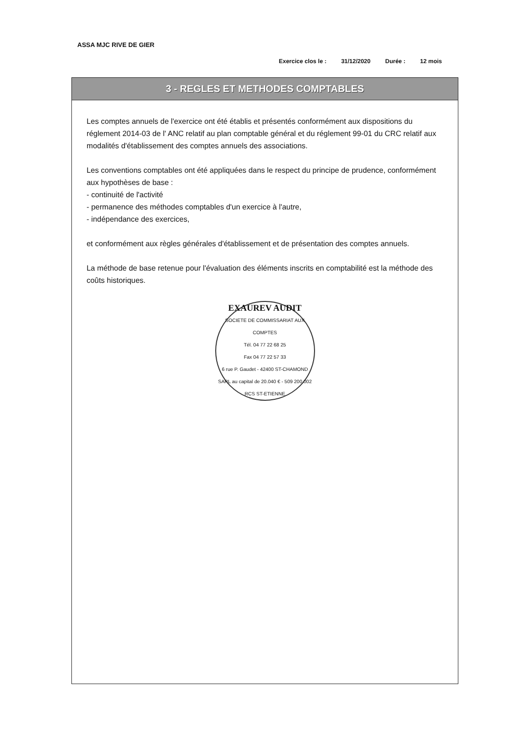ASSA MJC RIVE DE GIER
Exercice clos le : 31/12/2020 Durée : 12 mois
3 - REGLES ET METHODES COMPTABLES
Les comptes annuels de l'exercice ont été établis et présentés conformément aux dispositions du réglement 2014-03 de l' ANC relatif au plan comptable général et du réglement 99-01 du CRC relatif aux modalités d'établissement des comptes annuels des associations.
Les conventions comptables ont été appliquées dans le respect du principe de prudence, conformément aux hypothèses de base :
- continuité de l'activité
- permanence des méthodes comptables d'un exercice à l'autre,
- indépendance des exercices,
et conformément aux règles générales d'établissement et de présentation des comptes annuels.
La méthode de base retenue pour l'évaluation des éléments inscrits en comptabilité est la méthode des coûts historiques.
EXAUREV AUDIT
SOCIETE DE COMMISSARIAT AUX COMPTES
Tél. 04 77 22 68 25
Fax 04 77 22 57 33
6 rue P. Gaudet - 42400 ST-CHAMOND
SARL au capital de 20.040 € - 509 200 002 RCS ST-ETIENNE